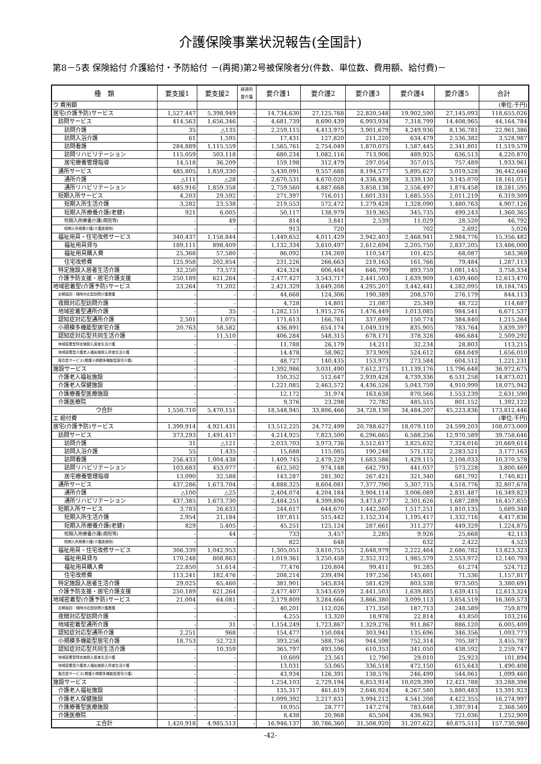介護保険事業状況報告(全国計)
第8－5表 保険給付 介護給付・予防給付 －(再掲)第2号被保険者分(件数、単位数、費用額、給付費)－
| 種 類 | 要支援1 | 要支援2 | 経過的 要介護 | 要介護1 | 要介護2 | 要介護3 | 要介護4 | 要介護5 | 合計 |
| --- | --- | --- | --- | --- | --- | --- | --- | --- | --- |
| ウ 費用額 | | | | | | | | | (単位:千円) |
| 居宅(介護予防)サービス | 1,527,447 | 5,398,949 | - | 14,734,630 | 27,125,768 | 22,820,548 | 19,902,590 | 27,145,093 | 118,655,026 |
| 訪問サービス | 414,563 | 1,656,346 | - | 4,681,739 | 8,690,439 | 6,993,934 | 7,318,799 | 14,408,965 | 44,164,784 |
| 訪問介護 | 35 | △135 | - | 2,259,115 | 4,413,975 | 3,901,679 | 4,249,936 | 8,136,781 | 22,961,386 |
| 訪問入浴介護 | 61 | 1,595 | - | 17,431 | 127,820 | 211,220 | 634,479 | 2,536,382 | 3,528,987 |
| 訪問看護 | 284,889 | 1,115,559 | - | 1,565,761 | 2,754,049 | 1,870,075 | 1,587,445 | 2,341,801 | 11,519,579 |
| 訪問リハビリテーション | 115,059 | 503,118 | - | 680,234 | 1,082,116 | 713,906 | 489,925 | 636,513 | 4,220,870 |
| 居宅療養管理指導 | 14,518 | 36,209 | - | 159,198 | 312,479 | 297,054 | 357,015 | 757,489 | 1,933,961 |
| 通所サービス | 485,805 | 1,859,330 | - | 5,430,091 | 9,557,688 | 8,194,577 | 5,895,627 | 5,019,528 | 36,442,646 |
| 通所介護 | △111 | △28 | - | 2,670,531 | 4,670,020 | 4,336,439 | 3,339,130 | 3,145,070 | 18,161,051 |
| 通所リハビリテーション | 485,916 | 1,859,358 | - | 2,759,560 | 4,887,668 | 3,858,138 | 2,556,497 | 1,874,458 | 18,281,595 |
| 短期入所サービス | 4,203 | 29,592 | - | 271,397 | 716,011 | 1,601,331 | 1,685,555 | 2,011,219 | 6,319,309 |
| 短期入所生活介護 | 3,282 | 23,538 | - | 219,553 | 572,472 | 1,279,428 | 1,328,090 | 1,480,763 | 4,907,126 |
| 短期入所療養介護(老健) | 921 | 6,005 | - | 50,117 | 138,979 | 319,365 | 345,735 | 499,243 | 1,360,365 |
| 短期入所療養介護(病院等) | - | 49 | - | 814 | 3,841 | 2,539 | 11,029 | 28,520 | 46,792 |
| 短期入所療養介護(介護医療院) | - | - | | 913 | 720 | - | 702 | 2,692 | 5,026 |
| 福祉用具・住宅改修サービス | 340,437 | 1,158,844 | - | 1,449,652 | 4,011,429 | 2,942,403 | 2,468,941 | 2,984,776 | 15,356,482 |
| 福祉用具貸与 | 189,111 | 898,409 | - | 1,132,334 | 3,610,497 | 2,612,694 | 2,205,750 | 2,837,205 | 13,486,000 |
| 福祉用具購入費 | 25,368 | 57,580 | - | 86,092 | 134,269 | 110,547 | 101,425 | 68,087 | 583,369 |
| 住宅改修費 | 125,958 | 202,854 | - | 231,226 | 266,663 | 219,163 | 161,766 | 79,484 | 1,287,113 |
| 特定施設入居者生活介護 | 32,250 | 73,573 | - | 424,324 | 606,484 | 646,799 | 893,759 | 1,081,145 | 3,758,334 |
| 介護予防支援・居宅介護支援 | 250,189 | 621,264 | - | 2,477,427 | 3,543,717 | 2,441,503 | 1,639,909 | 1,639,460 | 12,613,470 |
| 地域密着型(介護予防)サービス | 23,264 | 71,202 | - | 2,421,329 | 3,649,208 | 4,295,207 | 3,442,441 | 4,282,095 | 18,184,745 |
| 定期巡回・随時対応型訪問介護看護 | - | - | - | 44,668 | 124,306 | 190,389 | 208,570 | 276,179 | 844,113 |
| 夜間対応型訪問介護 | - | - | | 4,728 | 14,801 | 21,087 | 25,349 | 48,722 | 114,687 |
| 地域密着型通所介護 | - | 35 | - | 1,282,151 | 1,915,276 | 1,476,449 | 1,013,085 | 984,541 | 6,671,537 |
| 認知症対応型通所介護 | 2,501 | 1,075 | - | 171,613 | 166,761 | 337,699 | 150,774 | 384,840 | 1,215,264 |
| 小規模多機能型居宅介護 | 20,763 | 58,582 | | 436,891 | 654,174 | 1,049,319 | 835,905 | 783,764 | 3,839,397 |
| 認知症対応型共同生活介護 | - | 11,510 | | 406,284 | 548,315 | 678,171 | 378,328 | 486,684 | 2,509,292 |
| 地域密着型特定施設入居者生活介護 | - | - | | 11,788 | 26,179 | 14,211 | 32,234 | 28,803 | 113,215 |
| 地域密着型介護老人福祉施設入所者生活介護 | - | - | | 14,478 | 58,962 | 373,909 | 524,612 | 684,049 | 1,656,010 |
| 複合型サービス(看護小規模多機能型居宅介護) | - | - | | 48,727 | 140,435 | 153,973 | 273,584 | 604,512 | 1,221,231 |
| 施設サービス | - | - | | 1,392,986 | 3,031,490 | 7,612,375 | 11,139,176 | 13,796,648 | 36,972,675 |
| 介護老人福祉施設 | - | - | | 150,352 | 512,647 | 2,939,428 | 4,739,336 | 6,531,258 | 14,873,021 |
| 介護老人保健施設 | - | - | | 1,221,085 | 2,463,572 | 4,436,526 | 5,043,759 | 4,910,999 | 18,075,942 |
| 介護療養型医療施設 | - | - | | 12,172 | 31,974 | 163,638 | 870,566 | 1,553,239 | 2,631,590 |
| 介護医療院 | - | - | | 9,376 | 23,298 | 72,782 | 485,515 | 801,152 | 1,392,122 |
| ウ合計 | 1,550,710 | 5,470,151 | - | 18,548,945 | 33,806,466 | 34,728,130 | 34,484,207 | 45,223,836 | 173,812,446 |
| エ 給付費 | | | | | | | | | (単位:千円) |
| 居宅(介護予防)サービス | 1,399,914 | 4,921,431 | - | 13,512,225 | 24,772,499 | 20,788,627 | 18,079,110 | 24,599,203 | 108,073,009 |
| 訪問サービス | 373,293 | 1,491,417 | - | 4,214,925 | 7,823,500 | 6,296,665 | 6,588,256 | 12,970,589 | 39,758,646 |
| 訪問介護 | 31 | △121 | - | 2,033,703 | 3,973,736 | 3,512,617 | 3,825,632 | 7,324,016 | 20,669,614 |
| 訪問入浴介護 | 55 | 1,435 | - | 15,688 | 115,085 | 190,248 | 571,132 | 2,283,521 | 3,177,163 |
| 訪問看護 | 256,433 | 1,004,438 | - | 1,409,745 | 2,479,229 | 1,683,586 | 1,429,115 | 2,108,033 | 10,370,578 |
| 訪問リハビリテーション | 103,683 | 453,077 | - | 612,502 | 974,148 | 642,793 | 441,037 | 573,228 | 3,800,469 |
| 居宅療養管理指導 | 13,090 | 32,588 | - | 143,287 | 281,302 | 267,421 | 321,340 | 681,792 | 1,740,821 |
| 通所サービス | 437,286 | 1,673,704 | - | 4,888,325 | 8,604,081 | 7,377,790 | 5,307,715 | 4,518,776 | 32,807,678 |
| 通所介護 | △100 | △25 | - | 2,404,074 | 4,204,184 | 3,904,114 | 3,006,089 | 2,831,487 | 16,349,823 |
| 通所リハビリテーション | 437,385 | 1,673,730 | - | 2,484,251 | 4,399,896 | 3,473,677 | 2,301,626 | 1,687,289 | 16,457,855 |
| 短期入所サービス | 3,783 | 26,633 | - | 244,617 | 644,670 | 1,442,260 | 1,517,251 | 1,810,135 | 5,689,348 |
| 短期入所生活介護 | 2,954 | 21,184 | - | 197,811 | 515,442 | 1,152,314 | 1,195,417 | 1,332,716 | 4,417,836 |
| 短期入所療養介護(老健) | 829 | 5,405 | - | 45,251 | 125,124 | 287,661 | 311,277 | 449,329 | 1,224,875 |
| 短期入所療養介護(病院等) | - | 44 | - | 733 | 3,457 | 2,285 | 9,926 | 25,668 | 42,113 |
| 短期入所療養介護(介護医療院) | - | - | | 822 | 648 | - | 632 | 2,422 | 4,523 |
| 福祉用具・住宅改修サービス | 306,339 | 1,042,953 | - | 1,305,051 | 3,610,755 | 2,648,979 | 2,222,464 | 2,686,782 | 13,823,323 |
| 福祉用具貸与 | 170,248 | 808,863 | - | 1,019,361 | 3,250,458 | 2,352,312 | 1,985,579 | 2,553,972 | 12,140,793 |
| 福祉用具購入費 | 22,850 | 51,614 | - | 77,476 | 120,804 | 99,411 | 91,285 | 61,274 | 524,712 |
| 住宅改修費 | 113,241 | 182,476 | - | 208,214 | 239,494 | 197,256 | 145,601 | 71,536 | 1,157,817 |
| 特定施設入居者生活介護 | 29,025 | 65,460 | - | 381,901 | 545,834 | 581,429 | 803,538 | 973,505 | 3,380,691 |
| 介護予防支援・居宅介護支援 | 250,189 | 621,264 | - | 2,477,407 | 3,543,659 | 2,441,503 | 1,639,885 | 1,639,415 | 12,613,324 |
| 地域密着型(介護予防)サービス | 21,004 | 64,081 | - | 2,179,809 | 3,284,666 | 3,866,380 | 3,099,113 | 3,854,519 | 16,369,573 |
| 定期巡回・随時対応型訪問介護看護 | - | - | - | 40,201 | 112,026 | 171,350 | 187,713 | 248,589 | 759,879 |
| 夜間対応型訪問介護 | - | - | | 4,255 | 13,320 | 18,978 | 22,814 | 43,850 | 103,216 |
| 地域密着型通所介護 | - | 31 | - | 1,154,249 | 1,723,867 | 1,329,276 | 911,867 | 886,120 | 6,005,409 |
| 認知症対応型通所介護 | 2,251 | 968 | - | 154,477 | 150,084 | 303,941 | 135,696 | 346,356 | 1,093,773 |
| 小規模多機能型居宅介護 | 18,753 | 52,723 | | 393,256 | 588,756 | 944,598 | 752,314 | 705,387 | 3,455,787 |
| 認知症対応型共同生活介護 | - | 10,359 | | 365,797 | 493,596 | 610,353 | 341,050 | 438,592 | 2,259,747 |
| 地域密着型特定施設入居者生活介護 | - | - | | 10,609 | 23,561 | 12,790 | 29,010 | 25,923 | 101,894 |
| 地域密着型介護老人福祉施設入所者生活介護 | - | - | | 13,031 | 53,065 | 336,518 | 472,150 | 615,643 | 1,490,408 |
| 複合型サービス(看護小規模多機能型居宅介護) | - | - | | 43,934 | 126,391 | 138,576 | 246,499 | 544,061 | 1,099,460 |
| 施設サービス | - | - | | 1,254,103 | 2,729,194 | 6,853,914 | 10,029,399 | 12,421,788 | 33,288,398 |
| 介護老人福祉施設 | - | - | | 135,317 | 461,619 | 2,646,924 | 4,267,580 | 5,880,483 | 13,391,923 |
| 介護老人保健施設 | - | - | | 1,099,392 | 2,217,831 | 3,994,212 | 4,541,208 | 4,422,355 | 16,274,997 |
| 介護療養型医療施設 | - | - | | 10,955 | 28,777 | 147,274 | 783,648 | 1,397,914 | 2,368,569 |
| 介護医療院 | - | - | | 8,438 | 20,968 | 65,504 | 436,963 | 721,036 | 1,252,909 |
| エ合計 | 1,420,918 | 4,985,513 | - | 16,946,137 | 30,786,360 | 31,508,920 | 31,207,622 | 40,875,511 | 157,730,980 |
-42-